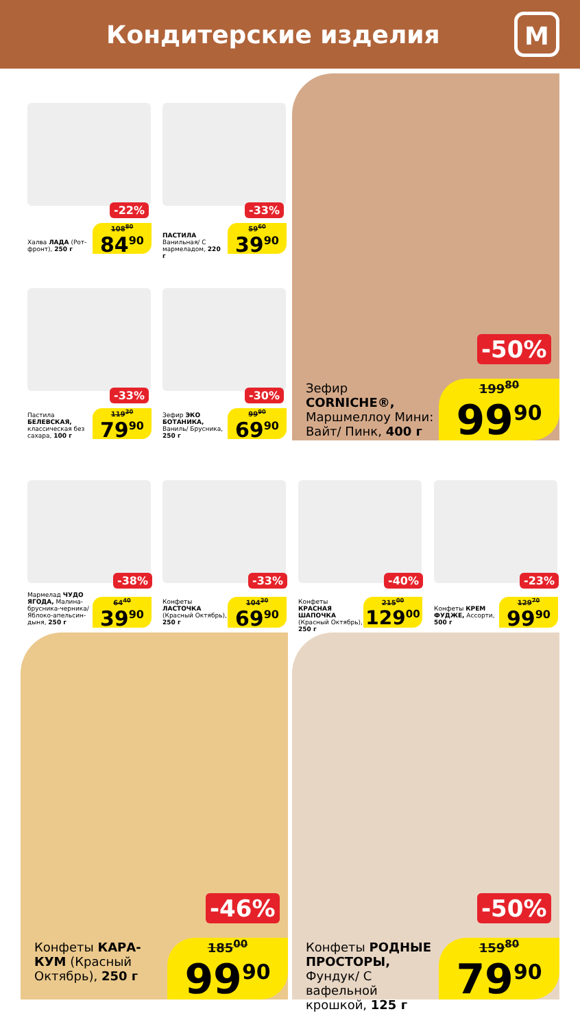Кондитерские изделия
М
-22%
Халва ЛАДА (Рот-фронт), 250 г
108<sup>80</sup>
84<sup>90</sup>
-33%
ПАСТИЛА Ванильная/ С мармеладом, 220 г
59<sup>60</sup>
39<sup>90</sup>
-33%
Пастила БЕЛЕВСКАЯ, классическая без сахара, 100 г
119<sup>30</sup>
79<sup>90</sup>
-30%
Зефир ЭКО БОТАНИКА, Ваниль/ Брусника, 250 г
99<sup>90</sup>
69<sup>90</sup>
-50%
Зефир CORNICHE®, Маршмеллоу Мини: Вайт/ Пинк, 400 г
199<sup>80</sup>
99<sup>90</sup>
-38%
Мармелад ЧУДО ЯГОДА, Малина-брусника-черника/ Яблоко-апельсин-дыня, 250 г
64<sup>40</sup>
39<sup>90</sup>
-33%
Конфеты ЛАСТОЧКА (Красный Октябрь), 250 г
104<sup>30</sup>
69<sup>90</sup>
-40%
Конфеты КРАСНАЯ ШАПОЧКА (Красный Октябрь), 250 г
215<sup>00</sup>
129<sup>00</sup>
-23%
Конфеты КРЕМ ФУДЖЕ, Ассорти, 500 г
129<sup>70</sup>
99<sup>90</sup>
-46%
Конфеты КАРА-КУМ (Красный Октябрь), 250 г
185<sup>00</sup>
99<sup>90</sup>
-50%
Конфеты РОДНЫЕ ПРОСТОРЫ, Фундук/ С вафельной крошкой, 125 г
159<sup>80</sup>
79<sup>90</sup>